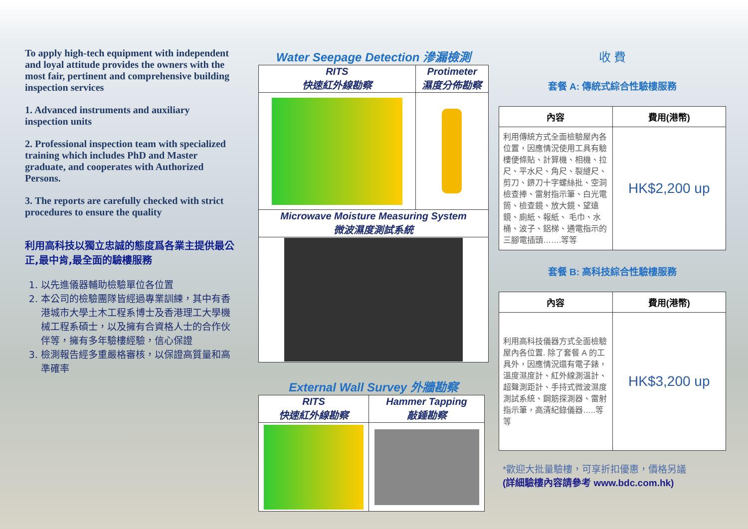To apply high-tech equipment with independent and loyal attitude provides the owners with the most fair, pertinent and comprehensive building inspection services
1. Advanced instruments and auxiliary inspection units
2. Professional inspection team with specialized training which includes PhD and Master graduate, and cooperates with Authorized Persons.
3. The reports are carefully checked with strict procedures to ensure the quality
利用高科技以獨立忠誠的態度爲各業主提供最公正,最中肯,最全面的驗樓服務
1. 以先進儀器輔助檢驗單位各位置
2. 本公司的檢驗團隊皆經過專業訓練，其中有香港城市大學土木工程系博士及香港理工大學機械工程系碩士，以及擁有合資格人士的合作伙伴等，擁有多年驗樓經驗，信心保證
3. 檢測報告經多重嚴格審核，以保證高質量和高準確率
Water Seepage Detection 滲漏檢測
| RITS 快速紅外線勘察 | Protimeter 濕度分佈勘察 |
| Microwave Moisture Measuring System 微波濕度測試系統 | |
External Wall Survey 外牆勘察
| RITS 快速紅外線勘察 | Hammer Tapping 敲錘勘察 |
收 費
套餐 A: 傳統式綜合性驗樓服務
| 內容 | 費用(港幣) |
| --- | --- |
| 利用傳統方式全面檢驗屋內各位置，因應情況使用工具有驗樓便條貼、計算機、相機、拉尺、平水尺、角尺、裂縫尺、剪刀、鎅刀十字螺絲批、空洞檢查捧、雷射指示筆、白光電筒、檢查鏡、放大鏡、望遠鏡、廁紙、報紙、 毛巾、水桶、波子、鋁梯、通電指示的三腳電插頭…….等等 | HK$2,200 up |
套餐 B: 高科技綜合性驗樓服務
| 內容 | 費用(港幣) |
| --- | --- |
| 利用高科技儀器方式全面檢驗屋內各位置. 除了套餐 A 的工具外，因應情況還有電子錶，溫度濕度計、紅外線測溫計、超聲測距計、手持式微波濕度測試系統、鋼筋探測器、雷射指示筆，高清紀錄儀器…..等等 | HK$3,200 up |
*歡迎大批量驗樓，可享折扣優惠，價格另議
(詳細驗樓內容請參考 www.bdc.com.hk)